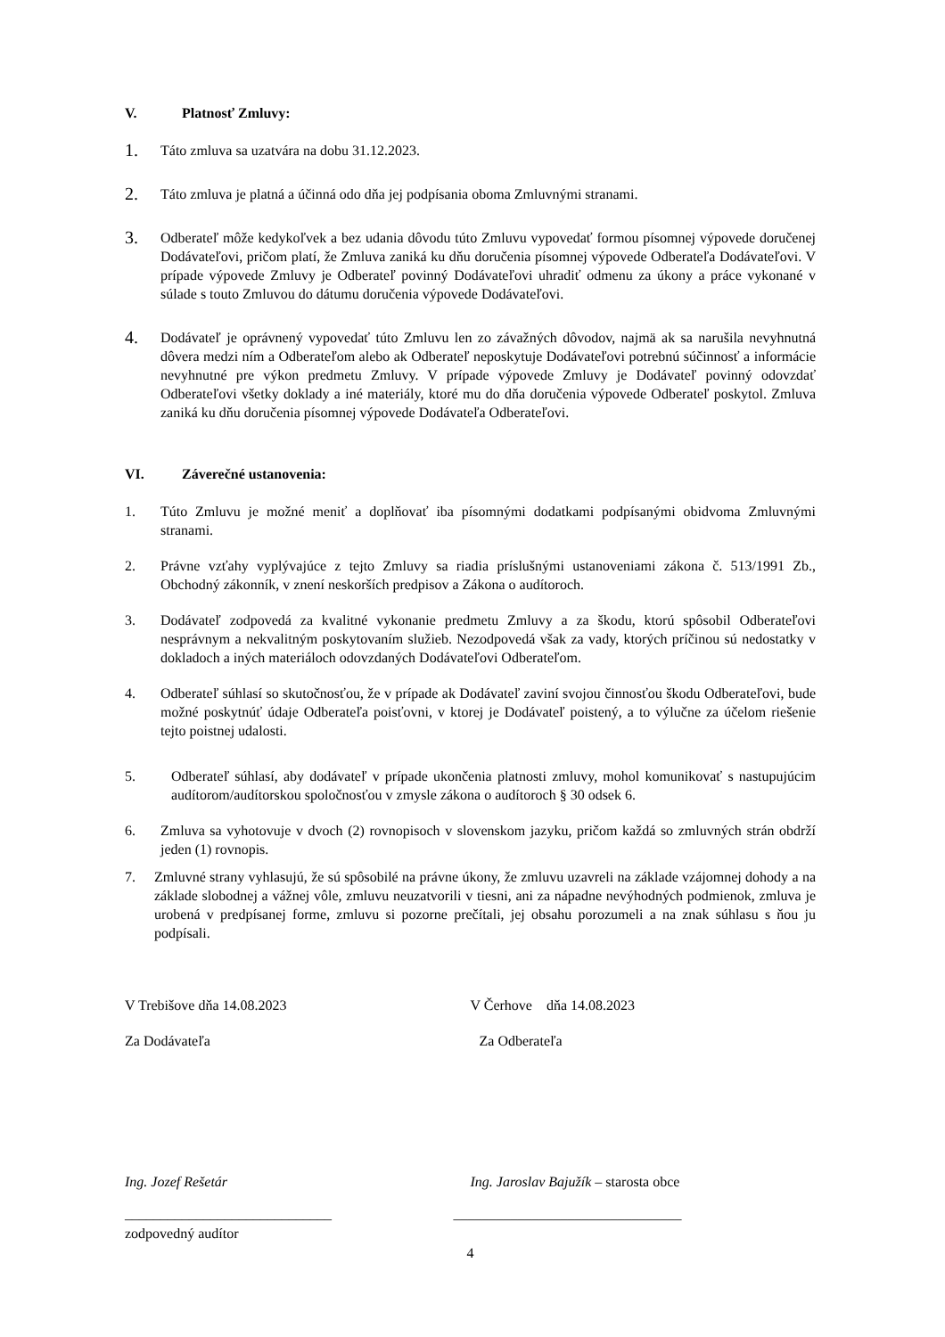V. Platnosť Zmluvy:
1. Táto zmluva sa uzatvára na dobu 31.12.2023.
2. Táto zmluva je platná a účinná odo dňa jej podpísania oboma Zmluvnými stranami.
3. Odberateľ môže kedykoľvek a bez udania dôvodu túto Zmluvu vypovedať formou písomnej výpovede doručenej Dodávateľovi, pričom platí, že Zmluva zaniká ku dňu doručenia písomnej výpovede Odberateľa Dodávateľovi. V prípade výpovede Zmluvy je Odberateľ povinný Dodávateľovi uhradiť odmenu za úkony a práce vykonané v súlade s touto Zmluvou do dátumu doručenia výpovede Dodávateľovi.
4. Dodávateľ je oprávnený vypovedať túto Zmluvu len zo závažných dôvodov, najmä ak sa narušila nevyhnutná dôvera medzi ním a Odberateľom alebo ak Odberateľ neposkytuje Dodávateľovi potrebnú súčinnosť a informácie nevyhnutné pre výkon predmetu Zmluvy. V prípade výpovede Zmluvy je Dodávateľ povinný odovzdať Odberateľovi všetky doklady a iné materiály, ktoré mu do dňa doručenia výpovede Odberateľ poskytol. Zmluva zaniká ku dňu doručenia písomnej výpovede Dodávateľa Odberateľovi.
VI. Záverečné ustanovenia:
1. Túto Zmluvu je možné meniť a doplňovať iba písomnými dodatkami podpísanými obidvoma Zmluvnými stranami.
2. Právne vzťahy vyplývajúce z tejto Zmluvy sa riadia príslušnými ustanoveniami zákona č. 513/1991 Zb., Obchodný zákonník, v znení neskorších predpisov a Zákona o audítoroch.
3. Dodávateľ zodpovedá za kvalitné vykonanie predmetu Zmluvy a za škodu, ktorú spôsobil Odberateľovi nesprávnym a nekvalitným poskytovaním služieb. Nezodpovedá však za vady, ktorých príčinou sú nedostatky v dokladoch a iných materiáloch odovzdaných Dodávateľovi Odberateľom.
4. Odberateľ súhlasí so skutočnosťou, že v prípade ak Dodávateľ zaviní svojou činnosťou škodu Odberateľovi, bude možné poskytnúť údaje Odberateľa poisťovni, v ktorej je Dodávateľ poistený, a to výlučne za účelom riešenie tejto poistnej udalosti.
5. Odberateľ súhlasí, aby dodávateľ v prípade ukončenia platnosti zmluvy, mohol komunikovať s nastupujúcim audítorom/audítorskou spoločnosťou v zmysle zákona o audítoroch § 30 odsek 6.
6. Zmluva sa vyhotovuje v dvoch (2) rovnopisoch v slovenskom jazyku, pričom každá so zmluvných strán obdrží jeden (1) rovnopis.
7. Zmluvné strany vyhlasujú, že sú spôsobilé na právne úkony, že zmluvu uzavreli na základe vzájomnej dohody a na základe slobodnej a vážnej vôle, zmluvu neuzatvorili v tiesni, ani za nápadne nevýhodných podmienok, zmluva je urobená v predpísanej forme, zmluvu si pozorne prečítali, jej obsahu porozumeli a na znak súhlasu s ňou ju podpísali.
V Trebišove dňa 14.08.2023 V Čerhove dňa 14.08.2023
Za Dodávateľa Za Odberateľa
Ing. Jozef Rešetár Ing. Jaroslav Bajužík – starosta obce
_____________________________ ________________________________
zodpovedný audítor
4